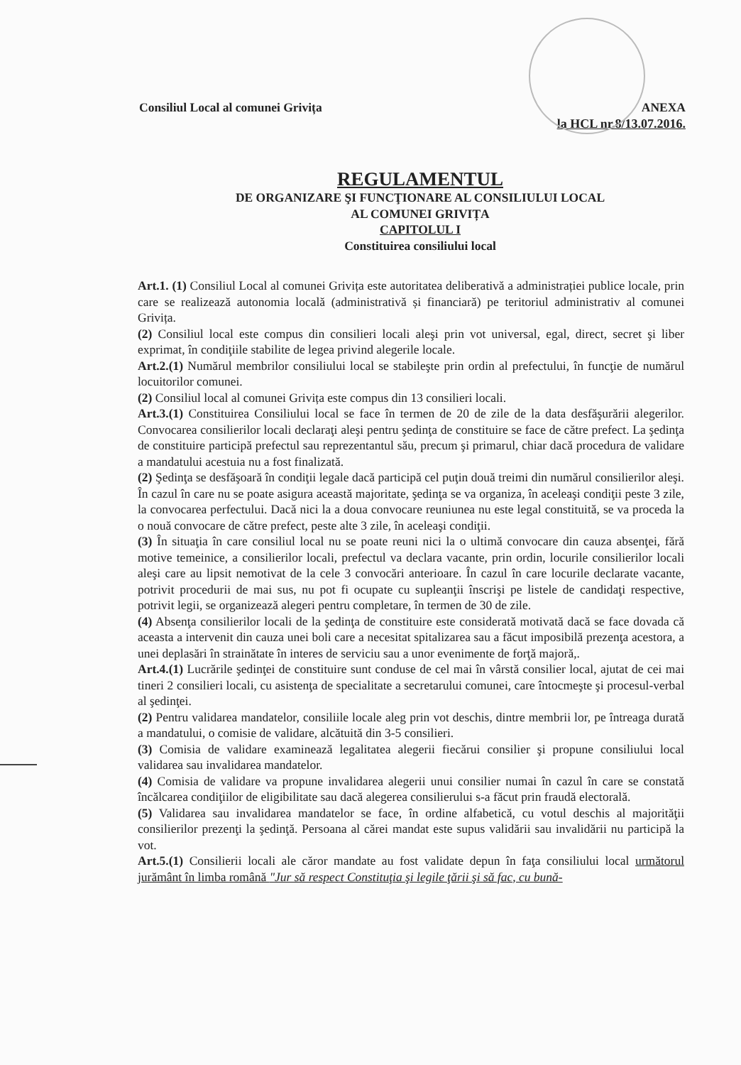Consiliul Local al comunei Grivița
ANEXA
la HCL nr.8/13.07.2016.
REGULAMENTUL
DE ORGANIZARE ŞI FUNCŢIONARE AL CONSILIULUI LOCAL
AL COMUNEI GRIVIȚA
CAPITOLUL I
Constituirea consiliului local
Art.1. (1) Consiliul Local al comunei Grivița este autoritatea deliberativă a administrației publice locale, prin care se realizează autonomia locală (administrativă și financiară) pe teritoriul administrativ al comunei Grivița.
(2) Consiliul local este compus din consilieri locali aleşi prin vot universal, egal, direct, secret şi liber exprimat, în condiţiile stabilite de legea privind alegerile locale.
Art.2.(1) Numărul membrilor consiliului local se stabileşte prin ordin al prefectului, în funcţie de numărul locuitorilor comunei.
(2) Consiliul local al comunei Grivița este compus din 13 consilieri locali.
Art.3.(1) Constituirea Consiliului local se face în termen de 20 de zile de la data desfăşurării alegerilor. Convocarea consilierilor locali declaraţi aleşi pentru şedinţa de constituire se face de către prefect. La şedinţa de constituire participă prefectul sau reprezentantul său, precum şi primarul, chiar dacă procedura de validare a mandatului acestuia nu a fost finalizată.
(2) Şedinţa se desfăşoară în condiţii legale dacă participă cel puţin două treimi din numărul consilierilor aleşi. În cazul în care nu se poate asigura această majoritate, şedinţa se va organiza, în aceleaşi condiţii peste 3 zile, la convocarea perfectului. Dacă nici la a doua convocare reuniunea nu este legal constituită, se va proceda la o nouă convocare de către prefect, peste alte 3 zile, în aceleaşi condiţii.
(3) În situaţia în care consiliul local nu se poate reuni nici la o ultimă convocare din cauza absenţei, fără motive temeinice, a consilierilor locali, prefectul va declara vacante, prin ordin, locurile consilierilor locali aleşi care au lipsit nemotivat de la cele 3 convocări anterioare. În cazul în care locurile declarate vacante, potrivit procedurii de mai sus, nu pot fi ocupate cu supleanţii înscrişi pe listele de candidaţi respective, potrivit legii, se organizează alegeri pentru completare, în termen de 30 de zile.
(4) Absenţa consilierilor locali de la şedinţa de constituire este considerată motivată dacă se face dovada că aceasta a intervenit din cauza unei boli care a necesitat spitalizarea sau a făcut imposibilă prezenţa acestora, a unei deplasări în strainătate în interes de serviciu sau a unor evenimente de forţă majoră,.
Art.4.(1) Lucrările şedinţei de constituire sunt conduse de cel mai în vârstă consilier local, ajutat de cei mai tineri 2 consilieri locali, cu asistenţa de specialitate a secretarului comunei, care întocmeşte şi procesul-verbal al şedinţei.
(2) Pentru validarea mandatelor, consiliile locale aleg prin vot deschis, dintre membrii lor, pe întreaga durată a mandatului, o comisie de validare, alcătuită din 3-5 consilieri.
(3) Comisia de validare examinează legalitatea alegerii fiecărui consilier şi propune consiliului local validarea sau invalidarea mandatelor.
(4) Comisia de validare va propune invalidarea alegerii unui consilier numai în cazul în care se constată încălcarea condiţiilor de eligibilitate sau dacă alegerea consilierului s-a făcut prin fraudă electorală.
(5) Validarea sau invalidarea mandatelor se face, în ordine alfabetică, cu votul deschis al majorităţii consilierilor prezenţi la şedinţă. Persoana al cărei mandat este supus validării sau invalidării nu participă la vot.
Art.5.(1) Consilierii locali ale căror mandate au fost validate depun în faţa consiliului local următorul jurământ în limba română "Jur să respect Constituţia şi legile ţării şi să fac, cu bună-